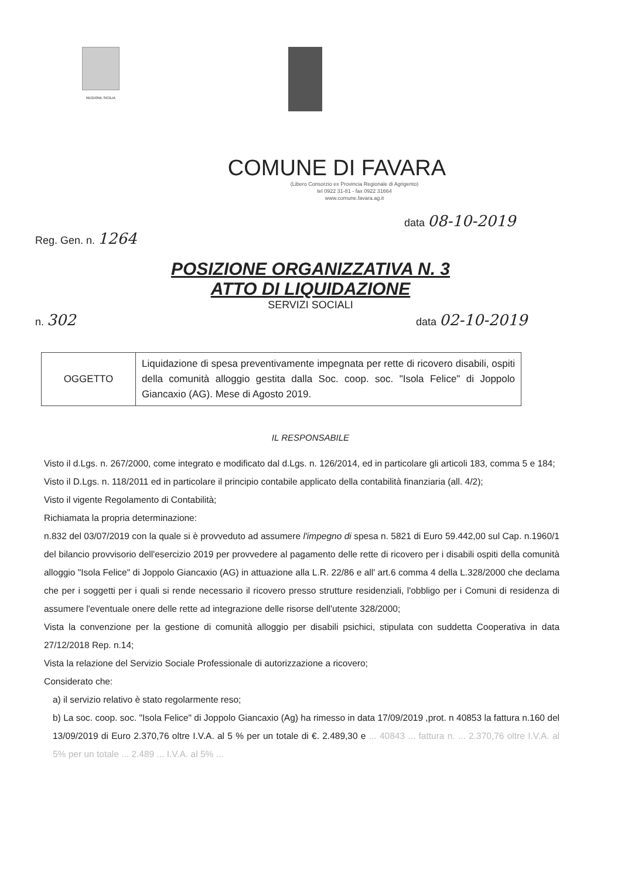REGIONE SICILIA
COMUNE DI FAVARA
(Libero Consorzio ex Provincia Regionale di Agrigento)
tel 0922 31-81 - fax 0922 31664
www.comune.favara.ag.it
data 08-10-2019
Reg. Gen. n. 1264
POSIZIONE ORGANIZZATIVA N. 3
ATTO DI LIQUIDAZIONE
SERVIZI SOCIALI
n. 302 data 02-10-2019
| OGGETTO | Liquidazione di spesa preventivamente impegnata per rette di ricovero disabili, ospiti della comunità alloggio gestita dalla Soc. coop. soc. "Isola Felice" di Joppolo Giancaxio (AG). Mese di Agosto 2019. |
IL RESPONSABILE
Visto il d.Lgs. n. 267/2000, come integrato e modificato dal d.Lgs. n. 126/2014, ed in particolare gli articoli 183, comma 5 e 184;
Visto il D.Lgs. n. 118/2011 ed in particolare il principio contabile applicato della contabilità finanziaria (all. 4/2);
Visto il vigente Regolamento di Contabilità;
Richiamata la propria determinazione:
n.832 del 03/07/2019 con la quale si è provveduto ad assumere l'impegno di spesa n. 5821 di Euro 59.442,00 sul Cap. n.1960/1 del bilancio provvisorio dell'esercizio 2019 per provvedere al pagamento delle rette di ricovero per i disabili ospiti della comunità alloggio "Isola Felice" di Joppolo Giancaxio (AG) in attuazione alla L.R. 22/86 e all' art.6 comma 4 della L.328/2000 che declama che per i soggetti per i quali si rende necessario il ricovero presso strutture residenziali, l'obbligo per i Comuni di residenza di assumere l'eventuale onere delle rette ad integrazione delle risorse dell'utente 328/2000;
Vista la convenzione per la gestione di comunità alloggio per disabili psichici, stipulata con suddetta Cooperativa in data 27/12/2018 Rep. n.14;
Vista la relazione del Servizio Sociale Professionale di autorizzazione a ricovero;
Considerato che:
a) il servizio relativo è stato regolarmente reso;
b) La soc. coop. soc. "Isola Felice" di Joppolo Giancaxio (Ag) ha rimesso in data 17/09/2019 ,prot. n 40853 la fattura n.160 del 13/09/2019 di Euro 2.370,76 oltre I.V.A. al 5 % per un totale di €. 2.489,30 e ... 40843 ... fattura n. ... 2.370,76 oltre I.V.A. al 5% per un totale ... 2.489 ... I.V.A. al 5% ...